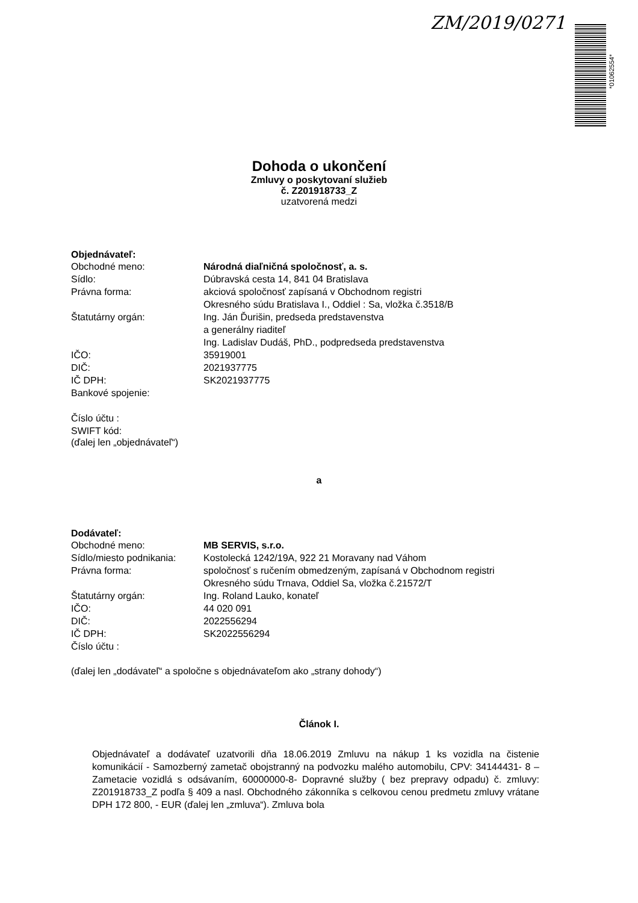ZM/2019/0271
*01062554*
Dohoda o ukončení
Zmluvy o poskytovaní služieb
č. Z201918733_Z
uzatvorená medzi
Objednávateľ:
Obchodné meno: Národná diaľničná spoločnosť, a. s.
Sídlo: Dúbravská cesta 14, 841 04 Bratislava
Právna forma: akciová spoločnosť zapísaná v Obchodnom registri
Okresného súdu Bratislava I., Oddiel : Sa, vložka č.3518/B
Štatutárny orgán: Ing. Ján Ďurišin, predseda predstavenstva
a generálny riaditeľ
Ing. Ladislav Dudáš, PhD., podpredseda predstavenstva
IČO: 35919001
DIČ: 2021937775
IČ DPH: SK2021937775
Bankové spojenie:
Číslo účtu :
SWIFT kód:
(ďalej len „objednávateľ“)
a
Dodávateľ:
Obchodné meno: MB SERVIS, s.r.o.
Sídlo/miesto podnikania:
Kostolecká 1242/19A, 922 21 Moravany nad Váhom
Právna forma: spoločnosť s ručením obmedzeným, zapísaná v Obchodnom registri
Okresného súdu Trnava, Oddiel Sa, vložka č.21572/T
Štatutárny orgán: Ing. Roland Lauko, konateľ
IČO: 44 020 091
DIČ: 2022556294
IČ DPH: SK2022556294
Číslo účtu :
(ďalej len „dodávateľ“ a spoločne s objednávateľom ako „strany dohody“)
Článok I.
Objednávateľ a dodávateľ uzatvorili dňa 18.06.2019 Zmluvu na nákup 1 ks vozidla na čistenie komunikácií - Samozberný zametač obojstranný na podvozku malého automobilu, CPV: 34144431- 8 – Zametacie vozidlá s odsávaním, 60000000-8- Dopravné služby ( bez prepravy odpadu) č. zmluvy: Z201918733_Z podľa § 409 a nasl. Obchodného zákonníka s celkovou cenou predmetu zmluvy vrátane DPH 172 800, - EUR (ďalej len „zmluva“). Zmluva bola